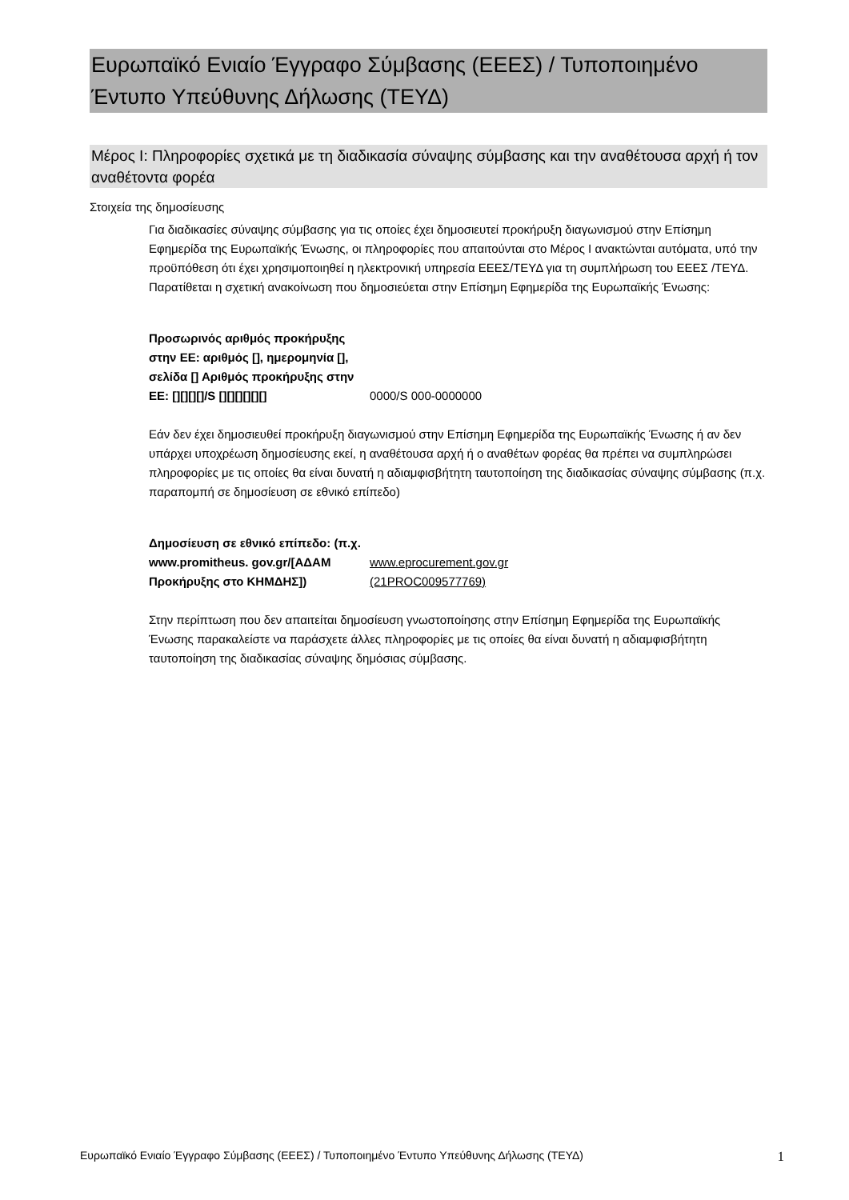Ευρωπαϊκό Ενιαίο Έγγραφο Σύμβασης (ΕΕΕΣ) / Τυποποιημένο Έντυπο Υπεύθυνης Δήλωσης (ΤΕΥΔ)
Μέρος I: Πληροφορίες σχετικά με τη διαδικασία σύναψης σύμβασης και την αναθέτουσα αρχή ή τον αναθέτοντα φορέα
Στοιχεία της δημοσίευσης
Για διαδικασίες σύναψης σύμβασης για τις οποίες έχει δημοσιευτεί προκήρυξη διαγωνισμού στην Επίσημη Εφημερίδα της Ευρωπαϊκής Ένωσης, οι πληροφορίες που απαιτούνται στο Μέρος I ανακτώνται αυτόματα, υπό την προϋπόθεση ότι έχει χρησιμοποιηθεί η ηλεκτρονική υπηρεσία ΕΕΕΣ/ΤΕΥΔ για τη συμπλήρωση του ΕΕΕΣ /ΤΕΥΔ. Παρατίθεται η σχετική ανακοίνωση που δημοσιεύεται στην Επίσημη Εφημερίδα της Ευρωπαϊκής Ένωσης:
Προσωρινός αριθμός προκήρυξης στην ΕΕ: αριθμός [], ημερομηνία [], σελίδα [] Αριθμός προκήρυξης στην ΕΕ: [][][][]/S [][][][][][]
0000/S 000-0000000
Εάν δεν έχει δημοσιευθεί προκήρυξη διαγωνισμού στην Επίσημη Εφημερίδα της Ευρωπαϊκής Ένωσης ή αν δεν υπάρχει υποχρέωση δημοσίευσης εκεί, η αναθέτουσα αρχή ή ο αναθέτων φορέας θα πρέπει να συμπληρώσει πληροφορίες με τις οποίες θα είναι δυνατή η αδιαμφισβήτητη ταυτοποίηση της διαδικασίας σύναψης σύμβασης (π.χ. παραπομπή σε δημοσίευση σε εθνικό επίπεδο)
Δημοσίευση σε εθνικό επίπεδο: (π.χ. www.promitheus. gov.gr/[ΑΔΑΜ Προκήρυξης στο ΚΗΜΔΗΣ])
www.eprocurement.gov.gr
(21PROC009577769)
Στην περίπτωση που δεν απαιτείται δημοσίευση γνωστοποίησης στην Επίσημη Εφημερίδα της Ευρωπαϊκής Ένωσης παρακαλείστε να παράσχετε άλλες πληροφορίες με τις οποίες θα είναι δυνατή η αδιαμφισβήτητη ταυτοποίηση της διαδικασίας σύναψης δημόσιας σύμβασης.
Ευρωπαϊκό Ενιαίο Έγγραφο Σύμβασης (ΕΕΕΣ) / Τυποποιημένο Έντυπο Υπεύθυνης Δήλωσης (ΤΕΥΔ) 1